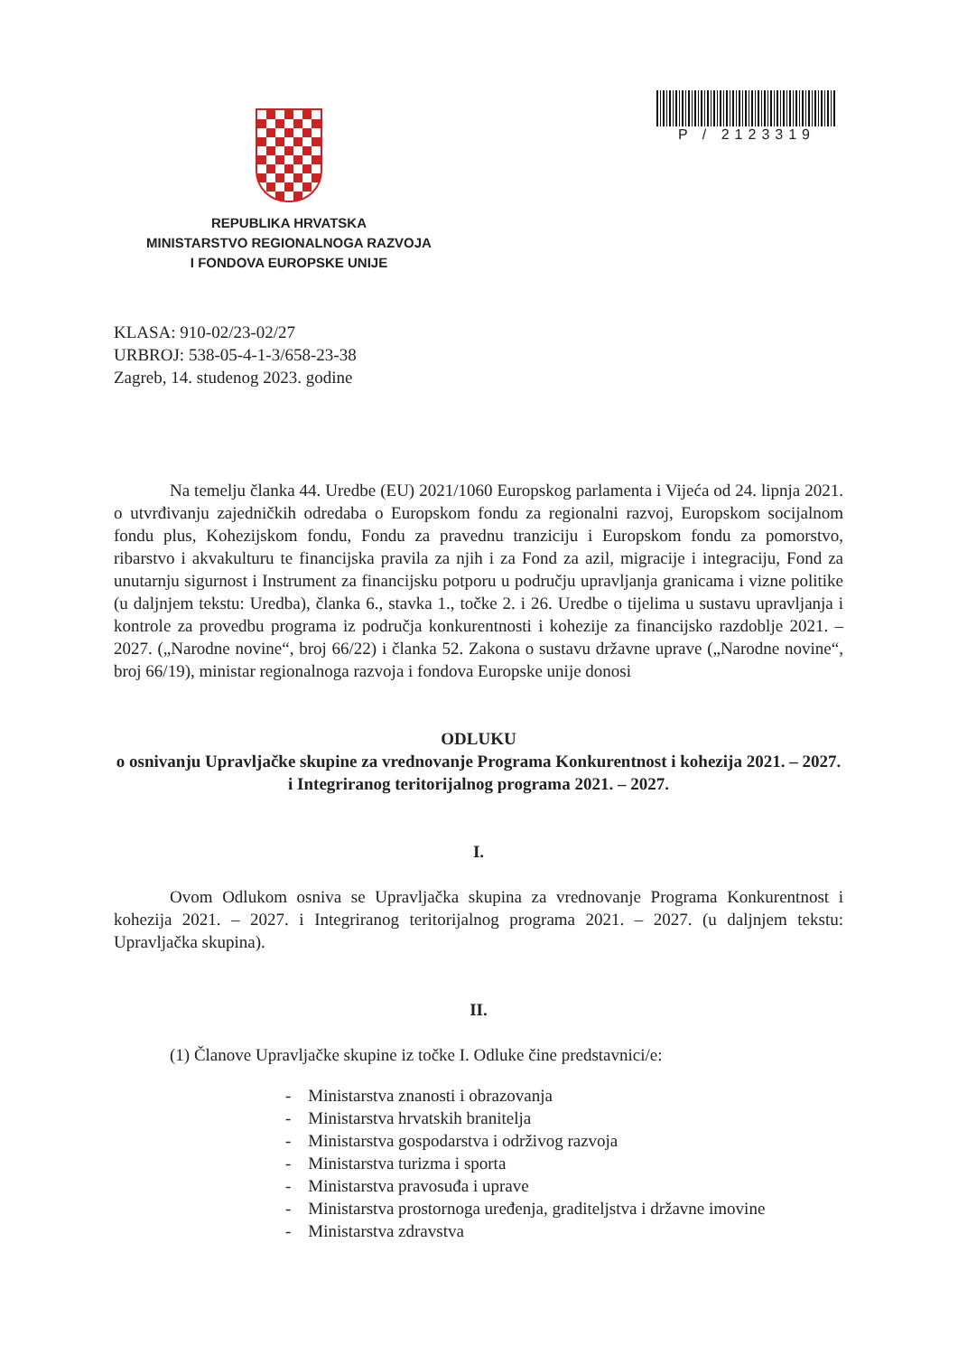P / 2123319
REPUBLIKA HRVATSKA
MINISTARSTVO REGIONALNOGA RAZVOJA
I FONDOVA EUROPSKE UNIJE
KLASA: 910-02/23-02/27
URBROJ: 538-05-4-1-3/658-23-38
Zagreb, 14. studenog 2023. godine
Na temelju članka 44. Uredbe (EU) 2021/1060 Europskog parlamenta i Vijeća od 24. lipnja 2021. o utvrđivanju zajedničkih odredaba o Europskom fondu za regionalni razvoj, Europskom socijalnom fondu plus, Kohezijskom fondu, Fondu za pravednu tranziciju i Europskom fondu za pomorstvo, ribarstvo i akvakulturu te financijska pravila za njih i za Fond za azil, migracije i integraciju, Fond za unutarnju sigurnost i Instrument za financijsku potporu u području upravljanja granicama i vizne politike (u daljnjem tekstu: Uredba), članka 6., stavka 1., točke 2. i 26. Uredbe o tijelima u sustavu upravljanja i kontrole za provedbu programa iz područja konkurentnosti i kohezije za financijsko razdoblje 2021. – 2027. („Narodne novine“, broj 66/22) i članka 52. Zakona o sustavu državne uprave („Narodne novine“, broj 66/19), ministar regionalnoga razvoja i fondova Europske unije donosi
ODLUKU
o osnivanju Upravljačke skupine za vrednovanje Programa Konkurentnost i kohezija 2021. – 2027. i Integriranog teritorijalnog programa 2021. – 2027.
I.
Ovom Odlukom osniva se Upravljačka skupina za vrednovanje Programa Konkurentnost i kohezija 2021. – 2027. i Integriranog teritorijalnog programa 2021. – 2027. (u daljnjem tekstu: Upravljačka skupina).
II.
(1) Članove Upravljačke skupine iz točke I. Odluke čine predstavnici/e:
- Ministarstva znanosti i obrazovanja
- Ministarstva hrvatskih branitelja
- Ministarstva gospodarstva i održivog razvoja
- Ministarstva turizma i sporta
- Ministarstva pravosuđa i uprave
- Ministarstva prostornoga uređenja, graditeljstva i državne imovine
- Ministarstva zdravstva